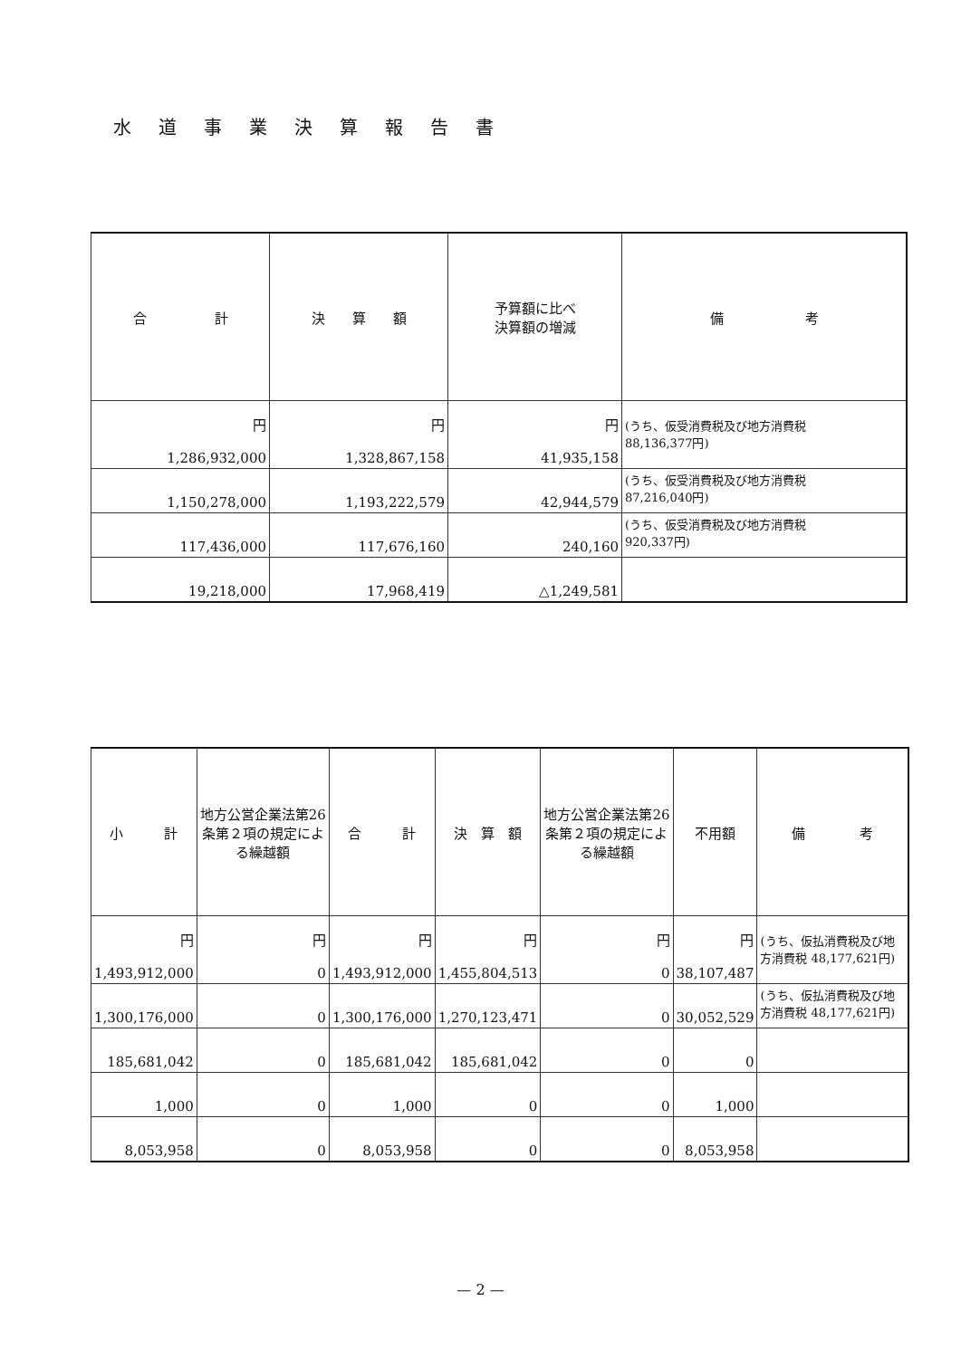水道事業決算報告書
| 合 計 | 決 算 額 | 予算額に比べ 決算額の増減 | 備 考 |
| --- | --- | --- | --- |
| 円 1,286,932,000 | 円 1,328,867,158 | 円 41,935,158 | (うち、仮受消費税及び地方消費税 88,136,377円) |
| 1,150,278,000 | 1,193,222,579 | 42,944,579 | (うち、仮受消費税及び地方消費税 87,216,040円) |
| 117,436,000 | 117,676,160 | 240,160 | (うち、仮受消費税及び地方消費税 920,337円) |
| 19,218,000 | 17,968,419 | △1,249,581 | |
| 小 計 | 地方公営企業法第26条第２項の規定による繰越額 | 合 計 | 決 算 額 | 地方公営企業法第26条第２項の規定による繰越額 | 不用額 | 備 考 |
| --- | --- | --- | --- | --- | --- | --- |
| 円 1,493,912,000 | 円 0 | 円 1,493,912,000 | 円 1,455,804,513 | 円 0 | 円 38,107,487 | (うち、仮払消費税及び地方消費税 48,177,621円) |
| 1,300,176,000 | 0 | 1,300,176,000 | 1,270,123,471 | 0 | 30,052,529 | (うち、仮払消費税及び地方消費税 48,177,621円) |
| 185,681,042 | 0 | 185,681,042 | 185,681,042 | 0 | 0 | |
| 1,000 | 0 | 1,000 | 0 | 0 | 1,000 | |
| 8,053,958 | 0 | 8,053,958 | 0 | 0 | 8,053,958 | |
— 2 —